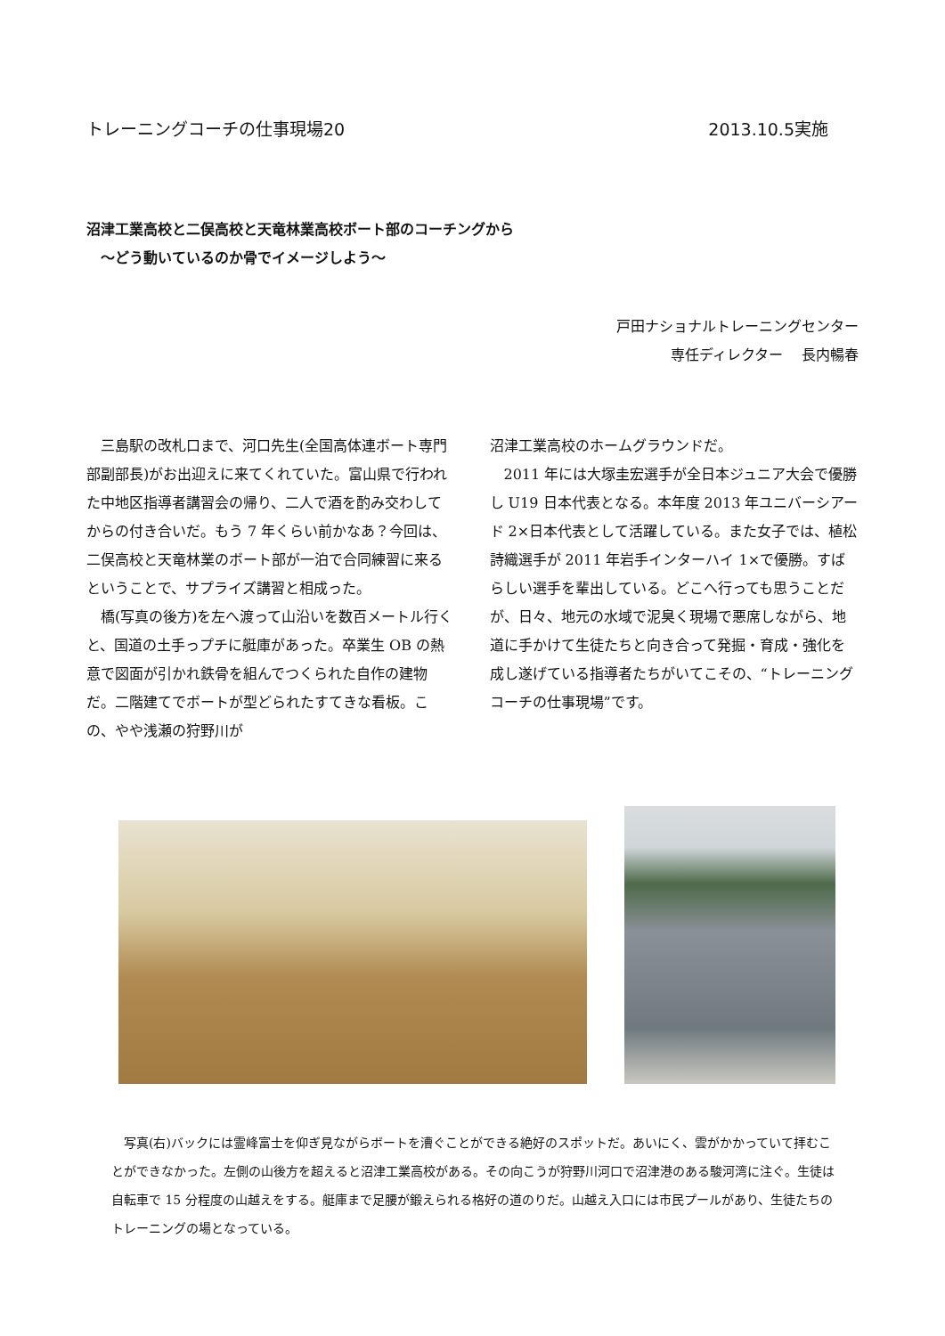トレーニングコーチの仕事現場20 2013.10.5実施
沼津工業高校と二俣高校と天竜林業高校ボート部のコーチングから
　〜どう動いているのか骨でイメージしよう〜
戸田ナショナルトレーニングセンター
専任ディレクター　 長内暢春
三島駅の改札口まで、河口先生(全国高体連ボート専門部副部長)がお出迎えに来てくれていた。富山県で行われた中地区指導者講習会の帰り、二人で酒を酌み交わしてからの付き合いだ。もう 7 年くらい前かなあ？今回は、二俣高校と天竜林業のボート部が一泊で合同練習に来るということで、サプライズ講習と相成った。
橋(写真の後方)を左へ渡って山沿いを数百メートル行くと、国道の土手っプチに艇庫があった。卒業生 OB の熱意で図面が引かれ鉄骨を組んでつくられた自作の建物だ。二階建てでボートが型どられたすてきな看板。この、やや浅瀬の狩野川が
沼津工業高校のホームグラウンドだ。
2011 年には大塚圭宏選手が全日本ジュニア大会で優勝し U19 日本代表となる。本年度 2013 年ユニバーシアード 2×日本代表として活躍している。また女子では、植松詩織選手が 2011 年岩手インターハイ 1×で優勝。すばらしい選手を輩出している。どこへ行っても思うことだが、日々、地元の水域で泥臭く現場で悪席しながら、地道に手かけて生徒たちと向き合って発掘・育成・強化を成し遂げている指導者たちがいてこその、“トレーニングコーチの仕事現場”です。
写真(右)バックには霊峰富士を仰ぎ見ながらボートを漕ぐことができる絶好のスポットだ。あいにく、雲がかかっていて拝むことができなかった。左側の山後方を超えると沼津工業高校がある。その向こうが狩野川河口で沼津港のある駿河湾に注ぐ。生徒は自転車で 15 分程度の山越えをする。艇庫まで足腰が鍛えられる格好の道のりだ。山越え入口には市民プールがあり、生徒たちのトレーニングの場となっている。